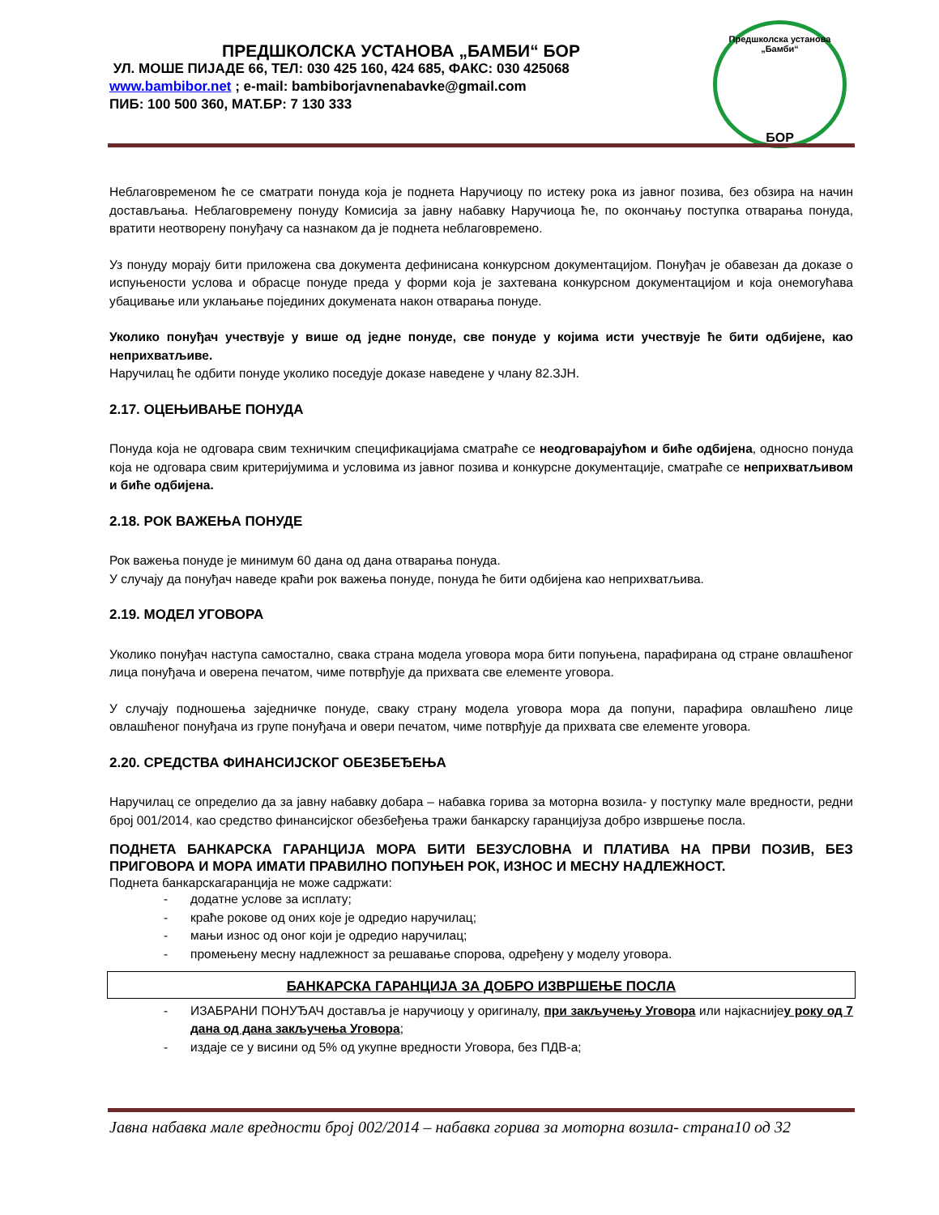ПРЕДШКОЛСКА УСТАНОВА „БАМБИ“ БОР
УЛ. МОШЕ ПИЈАДЕ 66, ТЕЛ: 030 425 160, 424 685, ФАКС: 030 425068
www.bambibor.net ; e-mail: bambiborjavnenabavke@gmail.com
ПИБ: 100 500 360, МАТ.БР: 7 130 333
Предшколска установа „Бамби“
БОР
Неблаговременом ће се сматрати понуда која је поднета Наручиоцу по истеку рока из јавног позива, без обзира на начин достављања. Неблаговремену понуду Комисија за јавну набавку Наручиоца ће, по окончању поступка отварања понуда, вратити неотворену понуђачу са назнаком да је поднета неблаговремено.
Уз понуду морају бити приложена сва документа дефинисана конкурсном документацијом. Понуђач је обавезан да доказе о испуњености услова и обрасце понуде преда у форми која је захтевана конкурсном документацијом и која онемогућава убацивање или уклањање појединих докумената након отварања понуде.
Уколико понуђач учествује у више од једне понуде, све понуде у којима исти учествује ће бити одбијене, као неприхватљиве.
Наручилац ће одбити понуде уколико поседује доказе наведене у члану 82.ЗЈН.
2.17. ОЦЕЊИВАЊЕ ПОНУДА
Понуда која не одговара свим техничким спецификацијама сматраће се неодговарајућом и биће одбијена, односно понуда која не одговара свим критеријумима и условима из јавног позива и конкурсне документације, сматраће се неприхватљивом и биће одбијена.
2.18. РОК ВАЖЕЊА ПОНУДЕ
Рок важења понуде је минимум 60 дана од дана отварања понуда.
У случају да понуђач наведе краћи рок важења понуде, понуда ће бити одбијена као неприхватљива.
2.19. МОДЕЛ УГОВОРА
Уколико понуђач наступа самостално, свака страна модела уговора мора бити попуњена, парафирана од стране овлашћеног лица понуђача и оверена печатом, чиме потврђује да прихвата све елементе уговора.
У случају подношења заједничке понуде, сваку страну модела уговора мора да попуни, парафира овлашћено лице овлашћеног понуђача из групе понуђача и овери печатом, чиме потврђује да прихвата све елементе уговора.
2.20. СРЕДСТВА ФИНАНСИЈСКОГ ОБЕЗБЕЂЕЊА
Наручилац се определио да за јавну набавку добара – набавка горива за моторна возила- у поступку мале вредности, редни број 001/2014, као средство финансијског обезбеђења тражи банкарску гаранцијуза добро извршење посла.
ПОДНЕТА БАНКАРСКА ГАРАНЦИЈА МОРА БИТИ БЕЗУСЛОВНА И ПЛАТИВА НА ПРВИ ПОЗИВ, БЕЗ ПРИГОВОРА И МОРА ИМАТИ ПРАВИЛНО ПОПУЊЕН РОК, ИЗНОС И МЕСНУ НАДЛЕЖНОСТ.
Поднета банкарскагаранција не може садржати:
- додатне услове за исплату;
- краће рокове од оних које је одредио наручилац;
- мањи износ од оног који је одредио наручилац;
- промењену месну надлежност за решавање спорова, одређену у моделу уговора.
БАНКАРСКА ГАРАНЦИЈА ЗА ДОБРО ИЗВРШЕЊЕ ПОСЛА
- ИЗАБРАНИ ПОНУЂАЧ доставља је наручиоцу у оригиналу, при закључењу Уговора или најкаснијеу року од 7 дана од дана закључења Уговора;
- издаје се у висини од 5% од укупне вредности Уговора, без ПДВ-а;
Јавна набавка мале вредности број 002/2014 – набавка горива за моторна возила- страна10 од 32